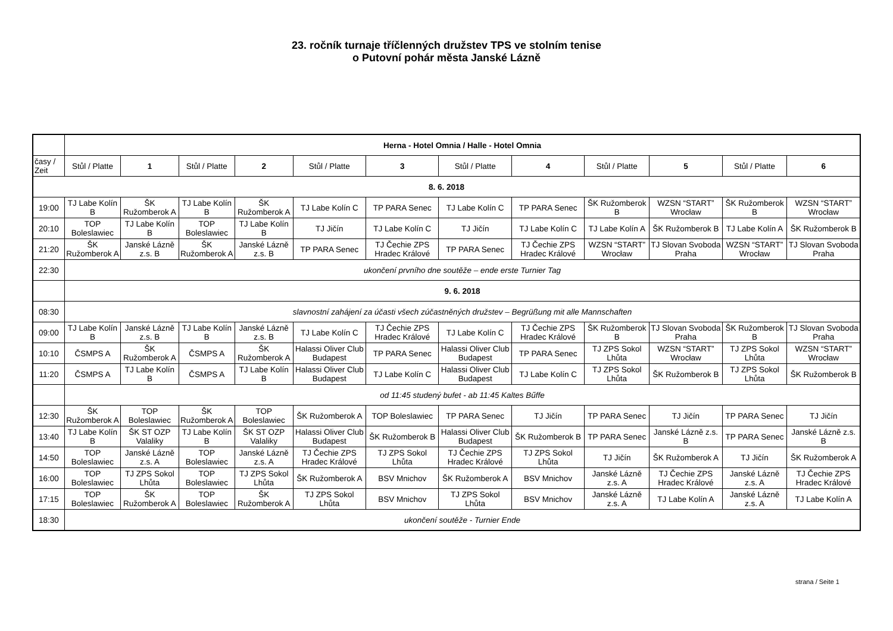23. ročník turnaje tříčlenných družstev TPS ve stolním tenise
o Putovní pohár města Janské Lázně
| | Herna - Hotel Omnia / Halle - Hotel Omnia | | | | | | | | | | | |
| časy / Zeit | Stůl / Platte | 1 | Stůl / Platte | 2 | Stůl / Platte | 3 | Stůl / Platte | 4 | Stůl / Platte | 5 | Stůl / Platte | 6 |
| 8. 6. 2018 | | | | | | | | | | | | |
| 19:00 | TJ Labe Kolín B | ŠK Ružomberok A | TJ Labe Kolín B | ŠK Ružomberok A | TJ Labe Kolín C | TP PARA Senec | TJ Labe Kolín C | TP PARA Senec | ŠK Ružomberok B | WZSN “START” Wrocław | ŠK Ružomberok B | WZSN “START” Wrocław |
| 20:10 | TOP Boleslawiec | TJ Labe Kolín B | TOP Boleslawiec | TJ Labe Kolín B | TJ Jičín | TJ Labe Kolín C | TJ Jičín | TJ Labe Kolín C | TJ Labe Kolín A | ŠK Ružomberok B | TJ Labe Kolín A | ŠK Ružomberok B |
| 21:20 | ŠK Ružomberok A | Janské Lázně z.s. B | ŠK Ružomberok A | Janské Lázně z.s. B | TP PARA Senec | TJ Čechie ZPS Hradec Králové | TP PARA Senec | TJ Čechie ZPS Hradec Králové | WZSN “START” Wrocław | TJ Slovan Svoboda Praha | WZSN “START” Wrocław | TJ Slovan Svoboda Praha |
| 22:30 | ukončení prvního dne soutěže – ende erste Turnier Tag | | | | | | | | | | | |
| | 9. 6. 2018 | | | | | | | | | | | |
| 08:30 | slavnostní zahájení za účasti všech zúčastněných družstev – Begrüßung mit alle Mannschaften | | | | | | | | | | | |
| 09:00 | TJ Labe Kolín B | Janské Lázně z.s. B | TJ Labe Kolín B | Janské Lázně z.s. B | TJ Labe Kolín C | TJ Čechie ZPS Hradec Králové | TJ Labe Kolín C | TJ Čechie ZPS Hradec Králové | ŠK Ružomberok B | TJ Slovan Svoboda Praha | ŠK Ružomberok B | TJ Slovan Svoboda Praha |
| 10:10 | ČSMPS A | ŠK Ružomberok A | ČSMPS A | ŠK Ružomberok A | Halassi Oliver Club Budapest | TP PARA Senec | Halassi Oliver Club Budapest | TP PARA Senec | TJ ZPS Sokol Lhůta | WZSN “START” Wrocław | TJ ZPS Sokol Lhůta | WZSN “START” Wrocław |
| 11:20 | ČSMPS A | TJ Labe Kolín B | ČSMPS A | TJ Labe Kolín B | Halassi Oliver Club Budapest | TJ Labe Kolín C | Halassi Oliver Club Budapest | TJ Labe Kolín C | TJ ZPS Sokol Lhůta | ŠK Ružomberok B | TJ ZPS Sokol Lhůta | ŠK Ružomberok B |
| | od 11:45 studený bufet - ab 11:45 Kaltes Bűffe | | | | | | | | | | | |
| 12:30 | ŠK Ružomberok A | TOP Boleslawiec | ŠK Ružomberok A | TOP Boleslawiec | ŠK Ružomberok A | TOP Boleslawiec | TP PARA Senec | TJ Jičín | TP PARA Senec | TJ Jičín | TP PARA Senec | TJ Jičín |
| 13:40 | TJ Labe Kolín B | ŠK ST OZP Valaliky | TJ Labe Kolín B | ŠK ST OZP Valaliky | Halassi Oliver Club Budapest | ŠK Ružomberok B | Halassi Oliver Club Budapest | ŠK Ružomberok B | TP PARA Senec | Janské Lázně z.s. B | TP PARA Senec | Janské Lázně z.s. B |
| 14:50 | TOP Boleslawiec | Janské Lázně z.s. A | TOP Boleslawiec | Janské Lázně z.s. A | TJ Čechie ZPS Hradec Králové | TJ ZPS Sokol Lhůta | TJ Čechie ZPS Hradec Králové | TJ ZPS Sokol Lhůta | TJ Jičín | ŠK Ružomberok A | TJ Jičín | ŠK Ružomberok A |
| 16:00 | TOP Boleslawiec | TJ ZPS Sokol Lhůta | TOP Boleslawiec | TJ ZPS Sokol Lhůta | ŠK Ružomberok A | BSV Mnichov | ŠK Ružomberok A | BSV Mnichov | Janské Lázně z.s. A | TJ Čechie ZPS Hradec Králové | Janské Lázně z.s. A | TJ Čechie ZPS Hradec Králové |
| 17:15 | TOP Boleslawiec | ŠK Ružomberok A | TOP Boleslawiec | ŠK Ružomberok A | TJ ZPS Sokol Lhůta | BSV Mnichov | TJ ZPS Sokol Lhůta | BSV Mnichov | Janské Lázně z.s. A | TJ Labe Kolín A | Janské Lázně z.s. A | TJ Labe Kolín A |
| 18:30 | ukončení soutěže - Turnier Ende | | | | | | | | | | | |
strana / Seite 1